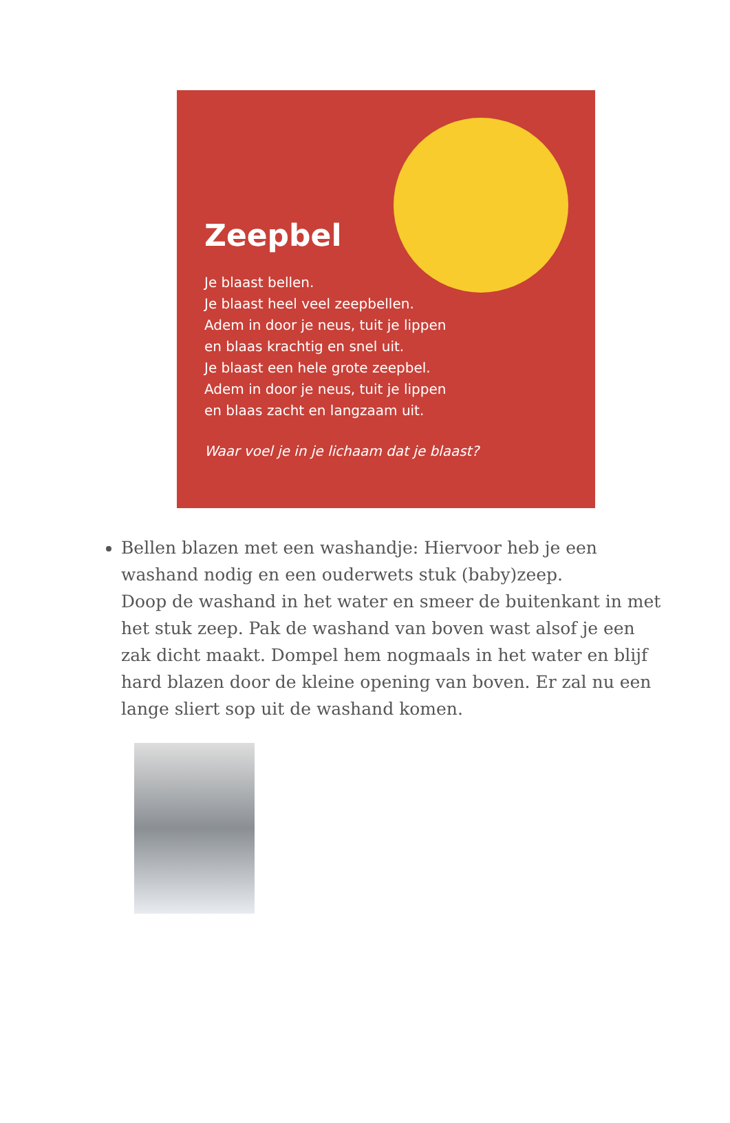Zeepbel
Je blaast bellen.
Je blaast heel veel zeepbellen.
Adem in door je neus, tuit je lippen
en blaas krachtig en snel uit.
Je blaast een hele grote zeepbel.
Adem in door je neus, tuit je lippen
en blaas zacht en langzaam uit.
Waar voel je in je lichaam dat je blaast?
Bellen blazen met een washandje: Hiervoor heb je een washand nodig en een ouderwets stuk (baby)zeep.
Doop de washand in het water en smeer de buitenkant in met het stuk zeep. Pak de washand van boven wast alsof je een zak dicht maakt. Dompel hem nogmaals in het water en blijf hard blazen door de kleine opening van boven. Er zal nu een lange sliert sop uit de washand komen.